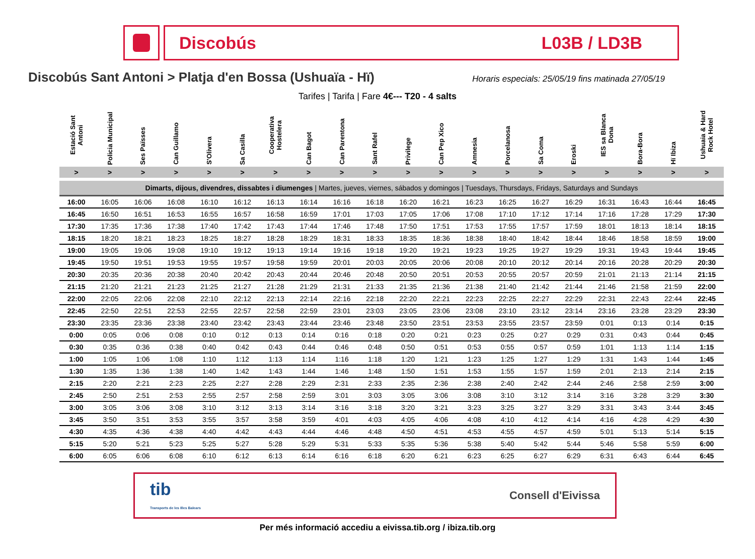Discobús L03B / LD3B
Discobús Sant Antoni > Platja d'en Bossa (Ushuaïa - Hï)
Horaris especials: 25/05/19 fins matinada 27/05/19
Tarifes | Tarifa | Fare 4€--- T20 - 4 salts
| Estació Sant Antoni | Policia Municipal | Ses Païsses | Can Guillamo | S'Olivera | Sa Casilla | Cooperativa Hostelera | Can Bagot | Can Parentona | Sant Rafel | Privilege | Can Pep Xico | Amnesia | Porcelanosa | Sa Coma | Eroski | IES sa Blanca Dona | Bora-Bora | Hï Ibiza | Ushuaia & Hard Rock Hotel |
| --- | --- | --- | --- | --- | --- | --- | --- | --- | --- | --- | --- | --- | --- | --- | --- | --- | --- | --- | --- |
| > | > | > | > | > | > | > | > | > | > | > | > | > | > | > | > | > | > | > | > |
| Dimarts, dijous, divendres, dissabtes i diumenges / Martes, jueves, viernes, sábados y domingos / Tuesdays, Thursdays, Fridays, Saturdays and Sundays | | | | | | | | | | | | | | | | | | | |
| 16:00 | 16:05 | 16:06 | 16:08 | 16:10 | 16:12 | 16:13 | 16:14 | 16:16 | 16:18 | 16:20 | 16:21 | 16:23 | 16:25 | 16:27 | 16:29 | 16:31 | 16:43 | 16:44 | 16:45 |
| 16:45 | 16:50 | 16:51 | 16:53 | 16:55 | 16:57 | 16:58 | 16:59 | 17:01 | 17:03 | 17:05 | 17:06 | 17:08 | 17:10 | 17:12 | 17:14 | 17:16 | 17:28 | 17:29 | 17:30 |
| 17:30 | 17:35 | 17:36 | 17:38 | 17:40 | 17:42 | 17:43 | 17:44 | 17:46 | 17:48 | 17:50 | 17:51 | 17:53 | 17:55 | 17:57 | 17:59 | 18:01 | 18:13 | 18:14 | 18:15 |
| 18:15 | 18:20 | 18:21 | 18:23 | 18:25 | 18:27 | 18:28 | 18:29 | 18:31 | 18:33 | 18:35 | 18:36 | 18:38 | 18:40 | 18:42 | 18:44 | 18:46 | 18:58 | 18:59 | 19:00 |
| 19:00 | 19:05 | 19:06 | 19:08 | 19:10 | 19:12 | 19:13 | 19:14 | 19:16 | 19:18 | 19:20 | 19:21 | 19:23 | 19:25 | 19:27 | 19:29 | 19:31 | 19:43 | 19:44 | 19:45 |
| 19:45 | 19:50 | 19:51 | 19:53 | 19:55 | 19:57 | 19:58 | 19:59 | 20:01 | 20:03 | 20:05 | 20:06 | 20:08 | 20:10 | 20:12 | 20:14 | 20:16 | 20:28 | 20:29 | 20:30 |
| 20:30 | 20:35 | 20:36 | 20:38 | 20:40 | 20:42 | 20:43 | 20:44 | 20:46 | 20:48 | 20:50 | 20:51 | 20:53 | 20:55 | 20:57 | 20:59 | 21:01 | 21:13 | 21:14 | 21:15 |
| 21:15 | 21:20 | 21:21 | 21:23 | 21:25 | 21:27 | 21:28 | 21:29 | 21:31 | 21:33 | 21:35 | 21:36 | 21:38 | 21:40 | 21:42 | 21:44 | 21:46 | 21:58 | 21:59 | 22:00 |
| 22:00 | 22:05 | 22:06 | 22:08 | 22:10 | 22:12 | 22:13 | 22:14 | 22:16 | 22:18 | 22:20 | 22:21 | 22:23 | 22:25 | 22:27 | 22:29 | 22:31 | 22:43 | 22:44 | 22:45 |
| 22:45 | 22:50 | 22:51 | 22:53 | 22:55 | 22:57 | 22:58 | 22:59 | 23:01 | 23:03 | 23:05 | 23:06 | 23:08 | 23:10 | 23:12 | 23:14 | 23:16 | 23:28 | 23:29 | 23:30 |
| 23:30 | 23:35 | 23:36 | 23:38 | 23:40 | 23:42 | 23:43 | 23:44 | 23:46 | 23:48 | 23:50 | 23:51 | 23:53 | 23:55 | 23:57 | 23:59 | 0:01 | 0:13 | 0:14 | 0:15 |
| 0:00 | 0:05 | 0:06 | 0:08 | 0:10 | 0:12 | 0:13 | 0:14 | 0:16 | 0:18 | 0:20 | 0:21 | 0:23 | 0:25 | 0:27 | 0:29 | 0:31 | 0:43 | 0:44 | 0:45 |
| 0:30 | 0:35 | 0:36 | 0:38 | 0:40 | 0:42 | 0:43 | 0:44 | 0:46 | 0:48 | 0:50 | 0:51 | 0:53 | 0:55 | 0:57 | 0:59 | 1:01 | 1:13 | 1:14 | 1:15 |
| 1:00 | 1:05 | 1:06 | 1:08 | 1:10 | 1:12 | 1:13 | 1:14 | 1:16 | 1:18 | 1:20 | 1:21 | 1:23 | 1:25 | 1:27 | 1:29 | 1:31 | 1:43 | 1:44 | 1:45 |
| 1:30 | 1:35 | 1:36 | 1:38 | 1:40 | 1:42 | 1:43 | 1:44 | 1:46 | 1:48 | 1:50 | 1:51 | 1:53 | 1:55 | 1:57 | 1:59 | 2:01 | 2:13 | 2:14 | 2:15 |
| 2:15 | 2:20 | 2:21 | 2:23 | 2:25 | 2:27 | 2:28 | 2:29 | 2:31 | 2:33 | 2:35 | 2:36 | 2:38 | 2:40 | 2:42 | 2:44 | 2:46 | 2:58 | 2:59 | 3:00 |
| 2:45 | 2:50 | 2:51 | 2:53 | 2:55 | 2:57 | 2:58 | 2:59 | 3:01 | 3:03 | 3:05 | 3:06 | 3:08 | 3:10 | 3:12 | 3:14 | 3:16 | 3:28 | 3:29 | 3:30 |
| 3:00 | 3:05 | 3:06 | 3:08 | 3:10 | 3:12 | 3:13 | 3:14 | 3:16 | 3:18 | 3:20 | 3:21 | 3:23 | 3:25 | 3:27 | 3:29 | 3:31 | 3:43 | 3:44 | 3:45 |
| 3:45 | 3:50 | 3:51 | 3:53 | 3:55 | 3:57 | 3:58 | 3:59 | 4:01 | 4:03 | 4:05 | 4:06 | 4:08 | 4:10 | 4:12 | 4:14 | 4:16 | 4:28 | 4:29 | 4:30 |
| 4:30 | 4:35 | 4:36 | 4:38 | 4:40 | 4:42 | 4:43 | 4:44 | 4:46 | 4:48 | 4:50 | 4:51 | 4:53 | 4:55 | 4:57 | 4:59 | 5:01 | 5:13 | 5:14 | 5:15 |
| 5:15 | 5:20 | 5:21 | 5:23 | 5:25 | 5:27 | 5:28 | 5:29 | 5:31 | 5:33 | 5:35 | 5:36 | 5:38 | 5:40 | 5:42 | 5:44 | 5:46 | 5:58 | 5:59 | 6:00 |
| 6:00 | 6:05 | 6:06 | 6:08 | 6:10 | 6:12 | 6:13 | 6:14 | 6:16 | 6:18 | 6:20 | 6:21 | 6:23 | 6:25 | 6:27 | 6:29 | 6:31 | 6:43 | 6:44 | 6:45 |
tib
Transports de les Illes Balears
Consell d'Eivissa
Per més informació accediu a eivissa.tib.org / ibiza.tib.org